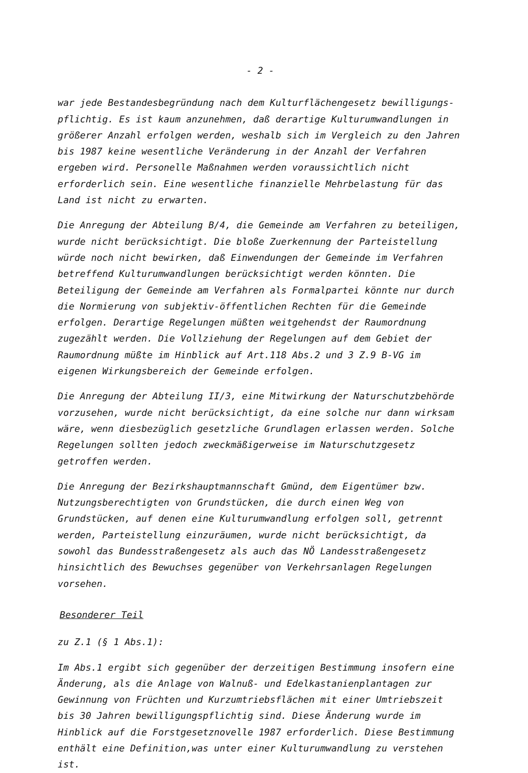- 2 -
war jede Bestandesbegründung nach dem Kulturflächengesetz bewilligungs-pflichtig. Es ist kaum anzunehmen, daß derartige Kulturumwandlungen in größerer Anzahl erfolgen werden, weshalb sich im Vergleich zu den Jahren bis 1987 keine wesentliche Veränderung in der Anzahl der Verfahren ergeben wird. Personelle Maßnahmen werden voraussichtlich nicht erforderlich sein. Eine wesentliche finanzielle Mehrbelastung für das Land ist nicht zu erwarten.
Die Anregung der Abteilung B/4, die Gemeinde am Verfahren zu beteiligen, wurde nicht berücksichtigt. Die bloße Zuerkennung der Parteistellung würde noch nicht bewirken, daß Einwendungen der Gemeinde im Verfahren betreffend Kulturumwandlungen berücksichtigt werden könnten. Die Beteiligung der Gemeinde am Verfahren als Formalpartei könnte nur durch die Normierung von subjektiv-öffentlichen Rechten für die Gemeinde erfolgen. Derartige Regelungen müßten weitgehendst der Raumordnung zugezählt werden. Die Vollziehung der Regelungen auf dem Gebiet der Raumordnung müßte im Hinblick auf Art.118 Abs.2 und 3 Z.9 B-VG im eigenen Wirkungsbereich der Gemeinde erfolgen.
Die Anregung der Abteilung II/3, eine Mitwirkung der Naturschutzbehörde vorzusehen, wurde nicht berücksichtigt, da eine solche nur dann wirksam wäre, wenn diesbezüglich gesetzliche Grundlagen erlassen werden. Solche Regelungen sollten jedoch zweckmäßigerweise im Naturschutzgesetz getroffen werden.
Die Anregung der Bezirkshauptmannschaft Gmünd, dem Eigentümer bzw. Nutzungsberechtigten von Grundstücken, die durch einen Weg von Grundstücken, auf denen eine Kulturumwandlung erfolgen soll, getrennt werden, Parteistellung einzuräumen, wurde nicht berücksichtigt, da sowohl das Bundesstraßengesetz als auch das NÖ Landesstraßengesetz hinsichtlich des Bewuchses gegenüber von Verkehrsanlagen Regelungen vorsehen.
Besonderer Teil
zu Z.1 (§ 1 Abs.1):
Im Abs.1 ergibt sich gegenüber der derzeitigen Bestimmung insofern eine Änderung, als die Anlage von Walnuß- und Edelkastanienplantagen zur Gewinnung von Früchten und Kurzumtriebsflächen mit einer Umtriebszeit bis 30 Jahren bewilligungspflichtig sind. Diese Änderung wurde im Hinblick auf die Forstgesetznovelle 1987 erforderlich. Diese Bestimmung enthält eine Definition,was unter einer Kulturumwandlung zu verstehen ist.